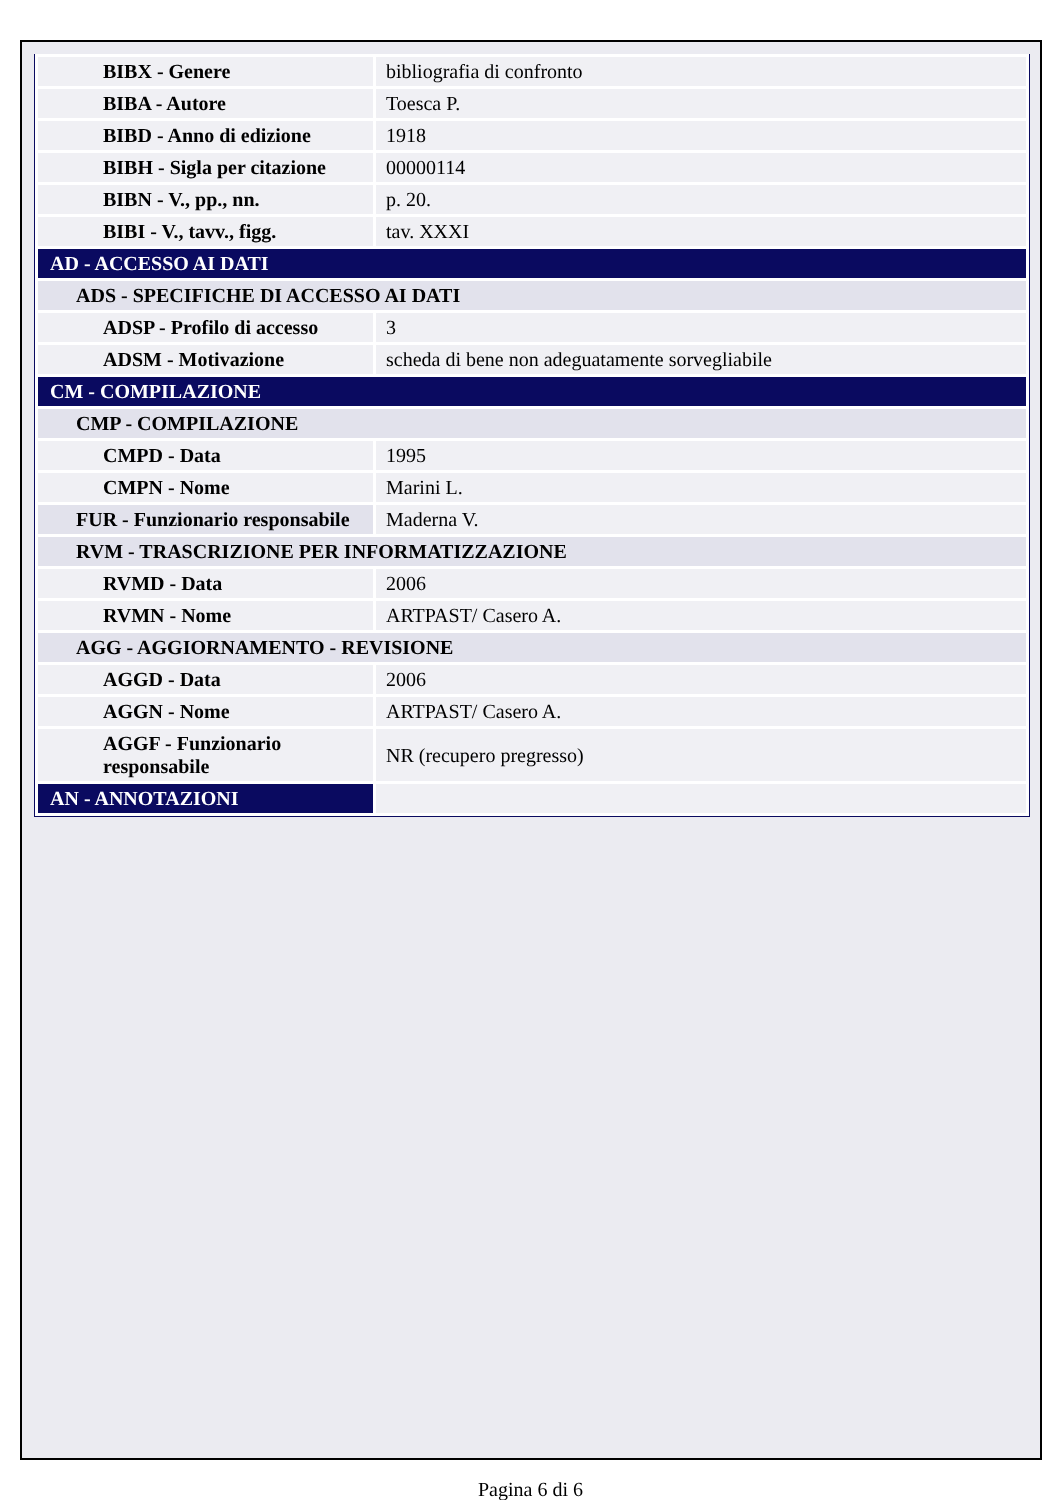| BIBX - Genere | bibliografia di confronto |
| BIBA - Autore | Toesca P. |
| BIBD - Anno di edizione | 1918 |
| BIBH - Sigla per citazione | 00000114 |
| BIBN - V., pp., nn. | p. 20. |
| BIBI - V., tavv., figg. | tav. XXXI |
| AD - ACCESSO AI DATI | |
| ADS - SPECIFICHE DI ACCESSO AI DATI | |
| ADSP - Profilo di accesso | 3 |
| ADSM - Motivazione | scheda di bene non adeguatamente sorvegliabile |
| CM - COMPILAZIONE | |
| CMP - COMPILAZIONE | |
| CMPD - Data | 1995 |
| CMPN - Nome | Marini L. |
| FUR - Funzionario responsabile | Maderna V. |
| RVM - TRASCRIZIONE PER INFORMATIZZAZIONE | |
| RVMD - Data | 2006 |
| RVMN - Nome | ARTPAST/ Casero A. |
| AGG - AGGIORNAMENTO - REVISIONE | |
| AGGD - Data | 2006 |
| AGGN - Nome | ARTPAST/ Casero A. |
| AGGF - Funzionario responsabile | NR (recupero pregresso) |
| AN - ANNOTAZIONI | |
Pagina 6 di 6